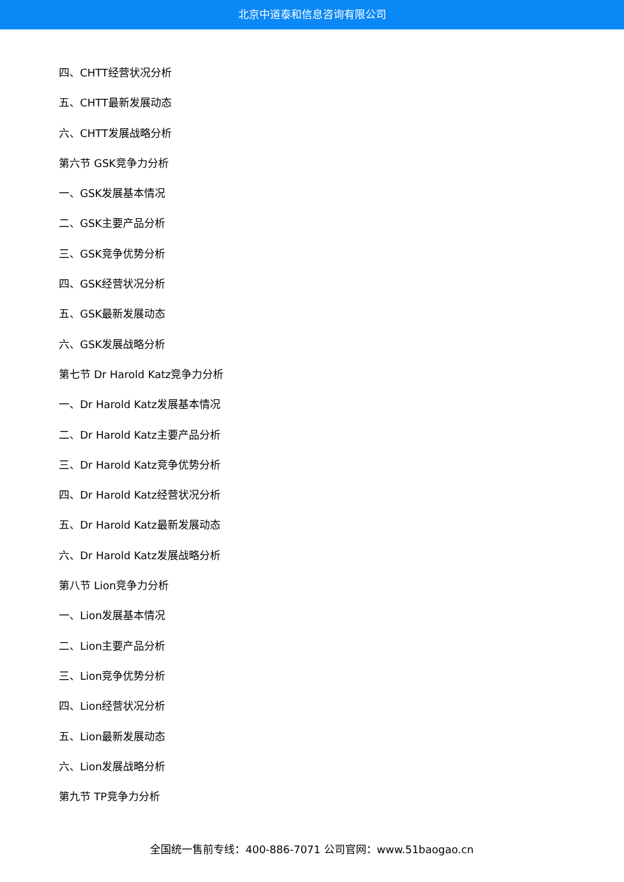北京中道泰和信息咨询有限公司
四、CHTT经营状况分析
五、CHTT最新发展动态
六、CHTT发展战略分析
第六节 GSK竞争力分析
一、GSK发展基本情况
二、GSK主要产品分析
三、GSK竞争优势分析
四、GSK经营状况分析
五、GSK最新发展动态
六、GSK发展战略分析
第七节 Dr Harold Katz竞争力分析
一、Dr Harold Katz发展基本情况
二、Dr Harold Katz主要产品分析
三、Dr Harold Katz竞争优势分析
四、Dr Harold Katz经营状况分析
五、Dr Harold Katz最新发展动态
六、Dr Harold Katz发展战略分析
第八节 Lion竞争力分析
一、Lion发展基本情况
二、Lion主要产品分析
三、Lion竞争优势分析
四、Lion经营状况分析
五、Lion最新发展动态
六、Lion发展战略分析
第九节 TP竞争力分析
全国统一售前专线：400-886-7071 公司官网：www.51baogao.cn